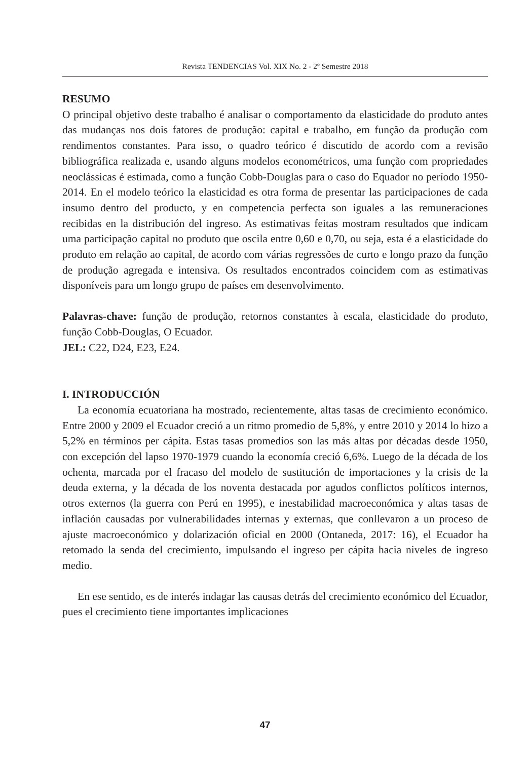Revista TENDENCIAS Vol. XIX No. 2 - 2º Semestre 2018
RESUMO
O principal objetivo deste trabalho é analisar o comportamento da elasticidade do produto antes das mudanças nos dois fatores de produção: capital e trabalho, em função da produção com rendimentos constantes. Para isso, o quadro teórico é discutido de acordo com a revisão bibliográfica realizada e, usando alguns modelos econométricos, uma função com propriedades neoclássicas é estimada, como a função Cobb-Douglas para o caso do Equador no período 1950-2014. En el modelo teórico la elasticidad es otra forma de presentar las participaciones de cada insumo dentro del producto, y en competencia perfecta son iguales a las remuneraciones recibidas en la distribución del ingreso. As estimativas feitas mostram resultados que indicam uma participação capital no produto que oscila entre 0,60 e 0,70, ou seja, esta é a elasticidade do produto em relação ao capital, de acordo com várias regressões de curto e longo prazo da função de produção agregada e intensiva. Os resultados encontrados coincidem com as estimativas disponíveis para um longo grupo de países em desenvolvimento.
Palavras-chave: função de produção, retornos constantes à escala, elasticidade do produto, função Cobb-Douglas, O Ecuador.
JEL: C22, D24, E23, E24.
I. INTRODUCCIÓN
La economía ecuatoriana ha mostrado, recientemente, altas tasas de crecimiento económico. Entre 2000 y 2009 el Ecuador creció a un ritmo promedio de 5,8%, y entre 2010 y 2014 lo hizo a 5,2% en términos per cápita. Estas tasas promedios son las más altas por décadas desde 1950, con excepción del lapso 1970-1979 cuando la economía creció 6,6%. Luego de la década de los ochenta, marcada por el fracaso del modelo de sustitución de importaciones y la crisis de la deuda externa, y la década de los noventa destacada por agudos conflictos políticos internos, otros externos (la guerra con Perú en 1995), e inestabilidad macroeconómica y altas tasas de inflación causadas por vulnerabilidades internas y externas, que conllevaron a un proceso de ajuste macroeconómico y dolarización oficial en 2000 (Ontaneda, 2017: 16), el Ecuador ha retomado la senda del crecimiento, impulsando el ingreso per cápita hacia niveles de ingreso medio.
En ese sentido, es de interés indagar las causas detrás del crecimiento económico del Ecuador, pues el crecimiento tiene importantes implicaciones
47